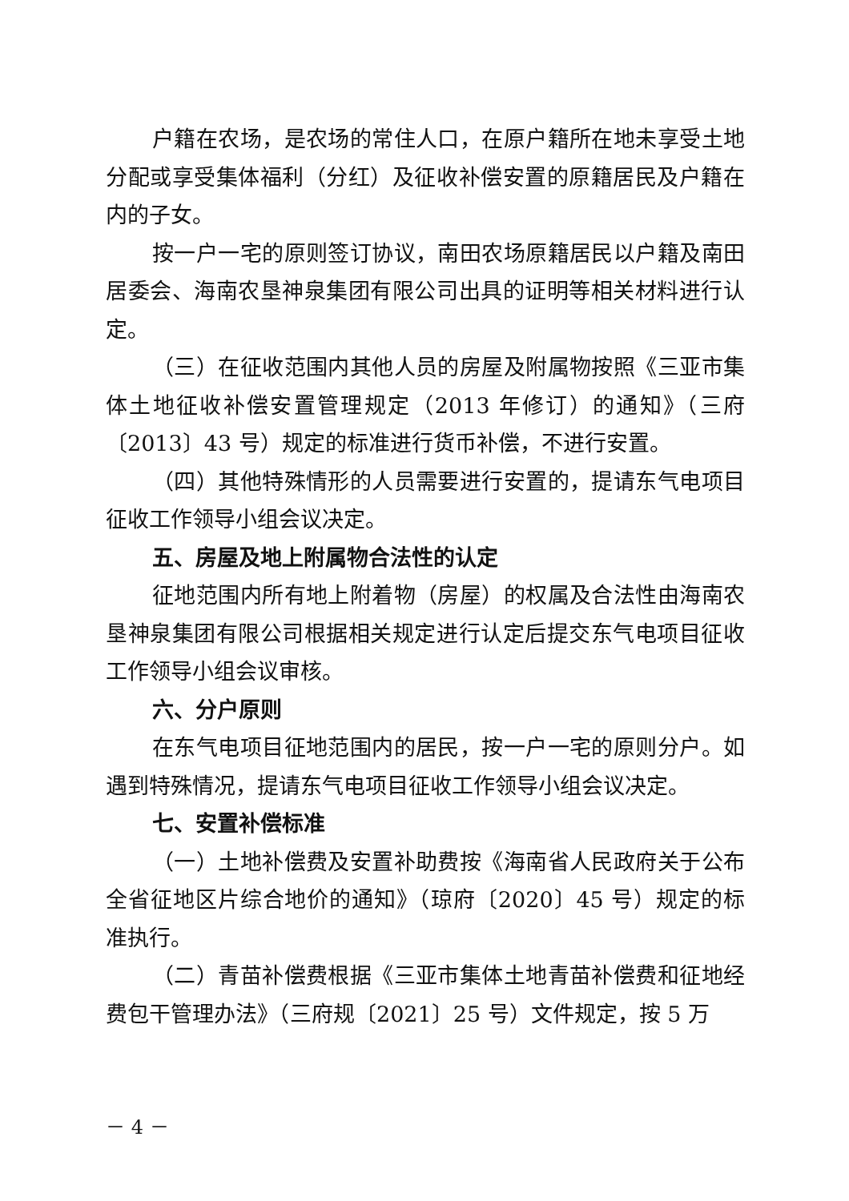户籍在农场，是农场的常住人口，在原户籍所在地未享受土地分配或享受集体福利（分红）及征收补偿安置的原籍居民及户籍在内的子女。
按一户一宅的原则签订协议，南田农场原籍居民以户籍及南田居委会、海南农垦神泉集团有限公司出具的证明等相关材料进行认定。
（三）在征收范围内其他人员的房屋及附属物按照《三亚市集体土地征收补偿安置管理规定（2013 年修订）的通知》（三府〔2013〕43 号）规定的标准进行货币补偿，不进行安置。
（四）其他特殊情形的人员需要进行安置的，提请东气电项目征收工作领导小组会议决定。
五、房屋及地上附属物合法性的认定
征地范围内所有地上附着物（房屋）的权属及合法性由海南农垦神泉集团有限公司根据相关规定进行认定后提交东气电项目征收工作领导小组会议审核。
六、分户原则
在东气电项目征地范围内的居民，按一户一宅的原则分户。如遇到特殊情况，提请东气电项目征收工作领导小组会议决定。
七、安置补偿标准
（一）土地补偿费及安置补助费按《海南省人民政府关于公布全省征地区片综合地价的通知》（琼府〔2020〕45 号）规定的标准执行。
（二）青苗补偿费根据《三亚市集体土地青苗补偿费和征地经费包干管理办法》（三府规〔2021〕25 号）文件规定，按 5 万
－ 4 －